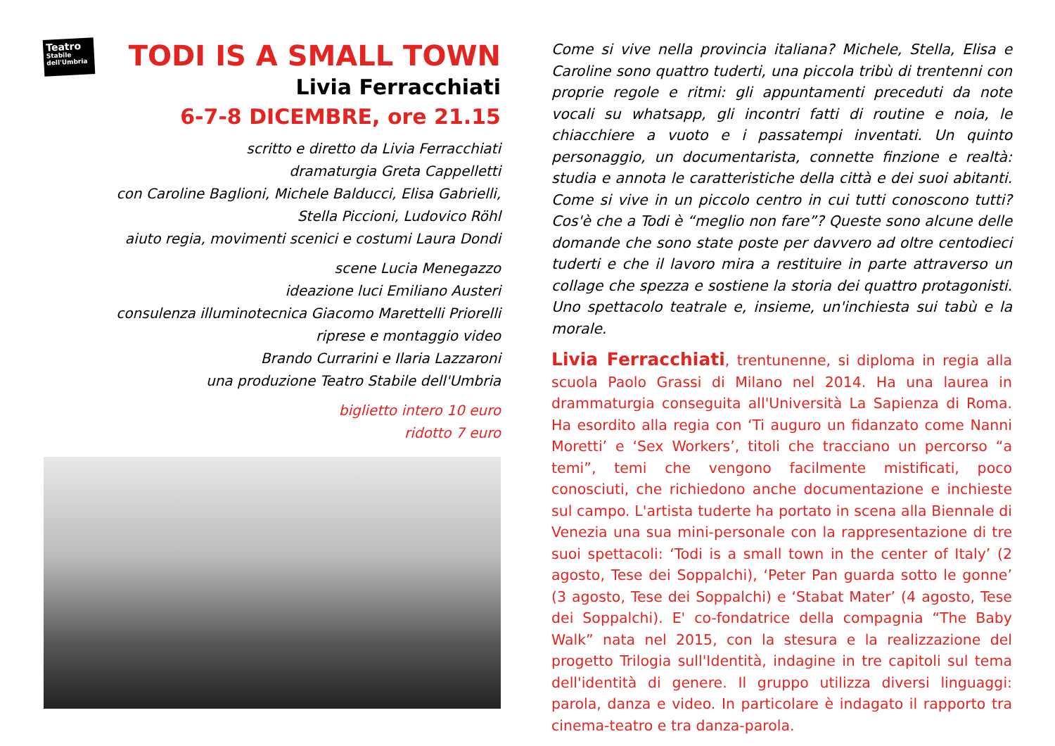Teatro
Stabile
dell'Umbria
TODI IS A SMALL TOWN
Livia Ferracchiati
6-7-8 DICEMBRE, ore 21.15
scritto e diretto da Livia Ferracchiati
dramaturgia Greta Cappelletti
con Caroline Baglioni, Michele Balducci, Elisa Gabrielli,
Stella Piccioni, Ludovico Röhl
aiuto regia, movimenti scenici e costumi Laura Dondi
scene Lucia Menegazzo
ideazione luci Emiliano Austeri
consulenza illuminotecnica Giacomo Marettelli Priorelli
riprese e montaggio video
Brando Currarini e Ilaria Lazzaroni
una produzione Teatro Stabile dell'Umbria
biglietto intero 10 euro
ridotto 7 euro
Come si vive nella provincia italiana? Michele, Stella, Elisa e Caroline sono quattro tuderti, una piccola tribù di trentenni con proprie regole e ritmi: gli appuntamenti preceduti da note vocali su whatsapp, gli incontri fatti di routine e noia, le chiacchiere a vuoto e i passatempi inventati. Un quinto personaggio, un documentarista, connette finzione e realtà: studia e annota le caratteristiche della città e dei suoi abitanti. Come si vive in un piccolo centro in cui tutti conoscono tutti? Cos'è che a Todi è “meglio non fare”? Queste sono alcune delle domande che sono state poste per davvero ad oltre centodieci tuderti e che il lavoro mira a restituire in parte attraverso un collage che spezza e sostiene la storia dei quattro protagonisti. Uno spettacolo teatrale e, insieme, un'inchiesta sui tabù e la morale.
Livia Ferracchiati, trentunenne, si diploma in regia alla scuola Paolo Grassi di Milano nel 2014. Ha una laurea in drammaturgia conseguita all'Università La Sapienza di Roma. Ha esordito alla regia con ‘Ti auguro un fidanzato come Nanni Moretti’ e ‘Sex Workers’, titoli che tracciano un percorso “a temi”, temi che vengono facilmente mistificati, poco conosciuti, che richiedono anche documentazione e inchieste sul campo. L'artista tuderte ha portato in scena alla Biennale di Venezia una sua mini-personale con la rappresentazione di tre suoi spettacoli: ‘Todi is a small town in the center of Italy’ (2 agosto, Tese dei Soppalchi), ‘Peter Pan guarda sotto le gonne’ (3 agosto, Tese dei Soppalchi) e ‘Stabat Mater’ (4 agosto, Tese dei Soppalchi). E' co-fondatrice della compagnia “The Baby Walk” nata nel 2015, con la stesura e la realizzazione del progetto Trilogia sull'Identità, indagine in tre capitoli sul tema dell'identità di genere. Il gruppo utilizza diversi linguaggi: parola, danza e video. In particolare è indagato il rapporto tra cinema-teatro e tra danza-parola.